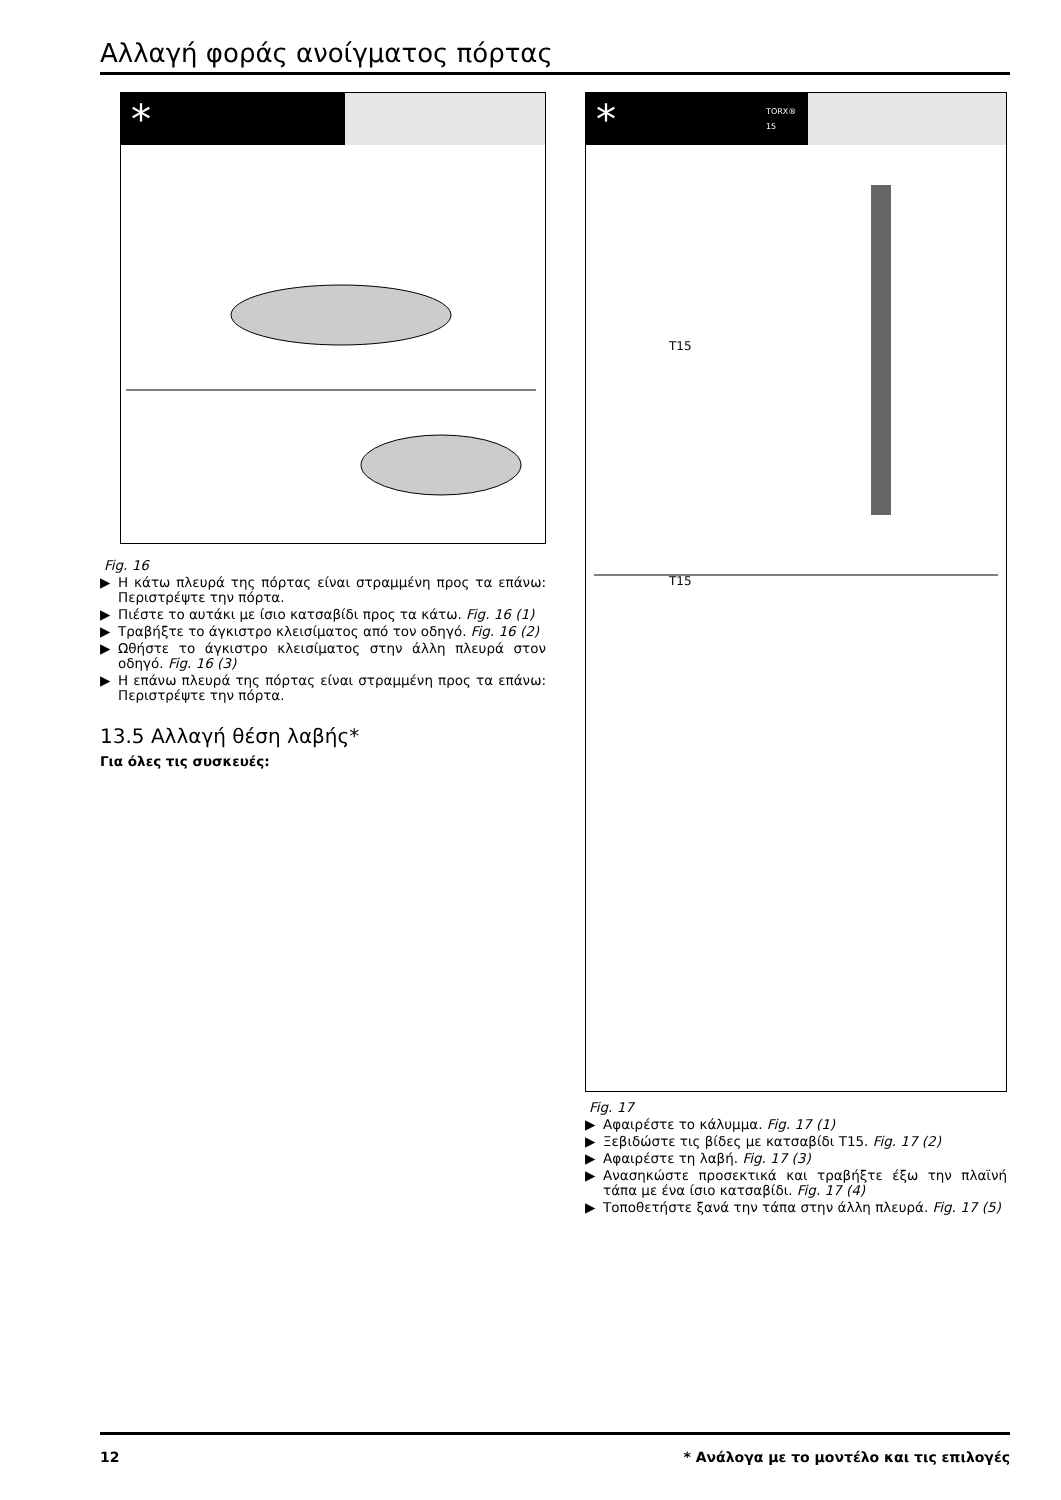Αλλαγή φοράς ανοίγματος πόρτας
*
Fig. 16
▶ Η κάτω πλευρά της πόρτας είναι στραμμένη προς τα επάνω: Περιστρέψτε την πόρτα.
▶ Πιέστε το αυτάκι με ίσιο κατσαβίδι προς τα κάτω. Fig. 16 (1)
▶ Τραβήξτε το άγκιστρο κλεισίματος από τον οδηγό. Fig. 16 (2)
▶ Ωθήστε το άγκιστρο κλεισίματος στην άλλη πλευρά στον οδηγό. Fig. 16 (3)
▶ Η επάνω πλευρά της πόρτας είναι στραμμένη προς τα επάνω: Περιστρέψτε την πόρτα.
13.5 Αλλαγή θέση λαβής*
Για όλες τις συσκευές:
* TORX® 15
T15
T15
Fig. 17
▶ Αφαιρέστε το κάλυμμα. Fig. 17 (1)
▶ Ξεβιδώστε τις βίδες με κατσαβίδι T15. Fig. 17 (2)
▶ Αφαιρέστε τη λαβή. Fig. 17 (3)
▶ Ανασηκώστε προσεκτικά και τραβήξτε έξω την πλαϊνή τάπα με ένα ίσιο κατσαβίδι. Fig. 17 (4)
▶ Τοποθετήστε ξανά την τάπα στην άλλη πλευρά. Fig. 17 (5)
12 * Ανάλογα με το μοντέλο και τις επιλογές